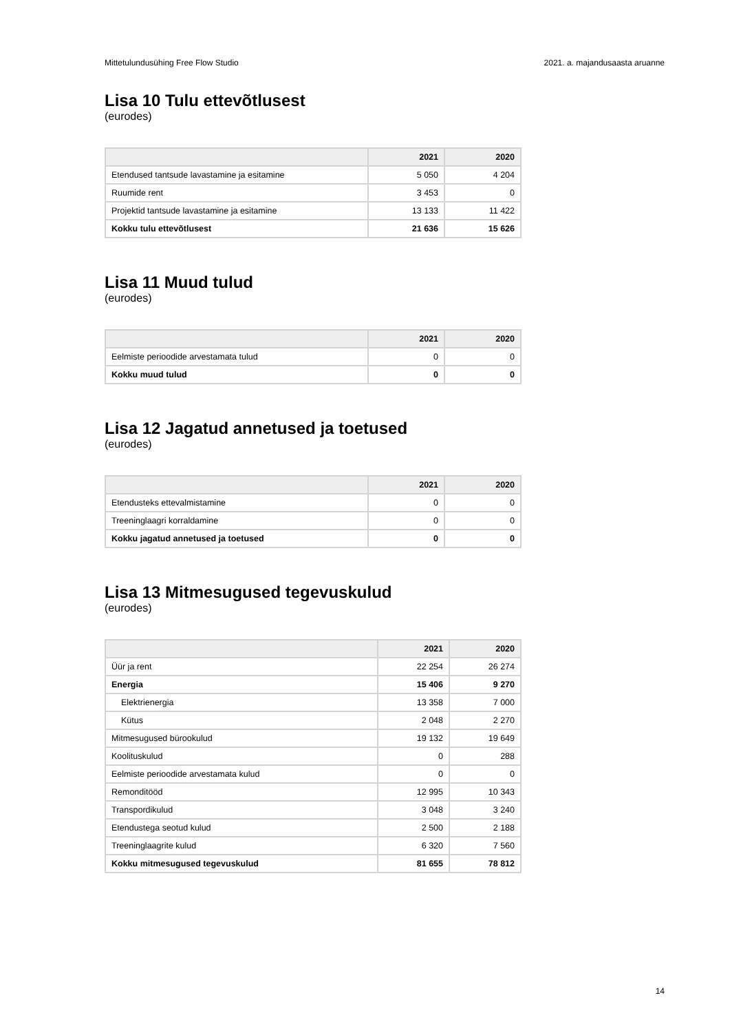Mittetulundusühing Free Flow Studio 2021. a. majandusaasta aruanne
Lisa 10 Tulu ettevõtlusest
(eurodes)
| | 2021 | 2020 |
| --- | --- | --- |
| Etendused tantsude lavastamine ja esitamine | 5 050 | 4 204 |
| Ruumide rent | 3 453 | 0 |
| Projektid tantsude lavastamine ja esitamine | 13 133 | 11 422 |
| Kokku tulu ettevõtlusest | 21 636 | 15 626 |
Lisa 11 Muud tulud
(eurodes)
| | 2021 | 2020 |
| --- | --- | --- |
| Eelmiste perioodide arvestamata tulud | 0 | 0 |
| Kokku muud tulud | 0 | 0 |
Lisa 12 Jagatud annetused ja toetused
(eurodes)
| | 2021 | 2020 |
| --- | --- | --- |
| Etendusteks ettevalmistamine | 0 | 0 |
| Treeninglaagri korraldamine | 0 | 0 |
| Kokku jagatud annetused ja toetused | 0 | 0 |
Lisa 13 Mitmesugused tegevuskulud
(eurodes)
| | 2021 | 2020 |
| --- | --- | --- |
| Üür ja rent | 22 254 | 26 274 |
| Energia | 15 406 | 9 270 |
| Elektrienergia | 13 358 | 7 000 |
| Kütus | 2 048 | 2 270 |
| Mitmesugused bürookulud | 19 132 | 19 649 |
| Koolituskulud | 0 | 288 |
| Eelmiste perioodide arvestamata kulud | 0 | 0 |
| Remonditööd | 12 995 | 10 343 |
| Transpordikulud | 3 048 | 3 240 |
| Etendustega seotud kulud | 2 500 | 2 188 |
| Treeninglaagrite kulud | 6 320 | 7 560 |
| Kokku mitmesugused tegevuskulud | 81 655 | 78 812 |
14